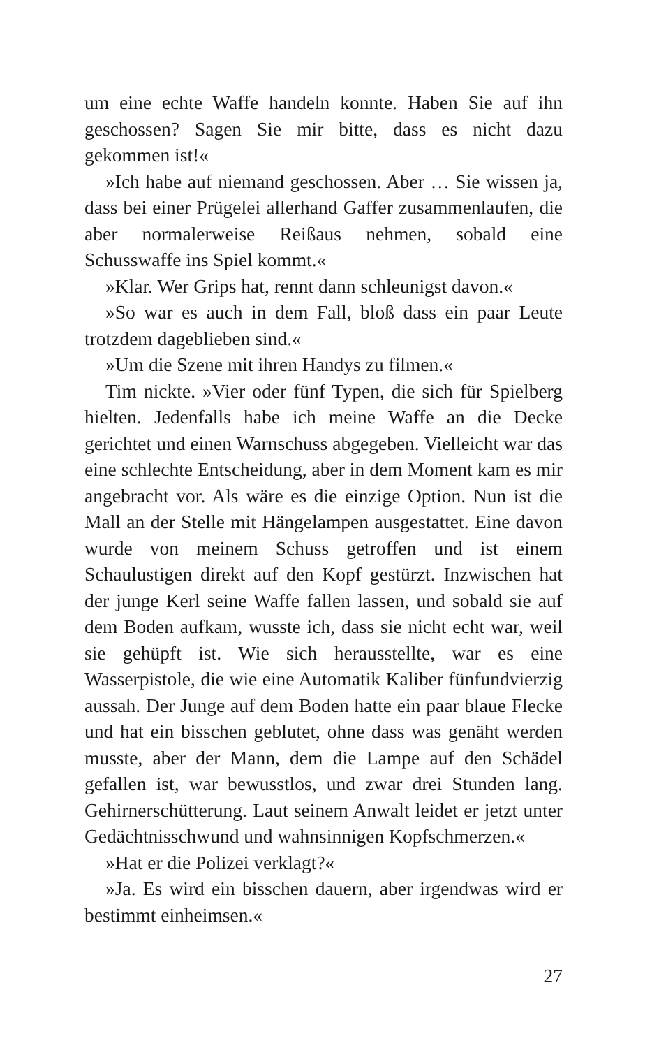um eine echte Waffe handeln konnte. Haben Sie auf ihn geschossen? Sagen Sie mir bitte, dass es nicht dazu gekommen ist!«
»Ich habe auf niemand geschossen. Aber … Sie wissen ja, dass bei einer Prügelei allerhand Gaffer zusammenlaufen, die aber normalerweise Reißaus nehmen, sobald eine Schusswaffe ins Spiel kommt.«
»Klar. Wer Grips hat, rennt dann schleunigst davon.«
»So war es auch in dem Fall, bloß dass ein paar Leute trotzdem dageblieben sind.«
»Um die Szene mit ihren Handys zu filmen.«
Tim nickte. »Vier oder fünf Typen, die sich für Spielberg hielten. Jedenfalls habe ich meine Waffe an die Decke gerichtet und einen Warnschuss abgegeben. Vielleicht war das eine schlechte Entscheidung, aber in dem Moment kam es mir angebracht vor. Als wäre es die einzige Option. Nun ist die Mall an der Stelle mit Hängelampen ausgestattet. Eine davon wurde von meinem Schuss getroffen und ist einem Schaulustigen direkt auf den Kopf gestürzt. Inzwischen hat der junge Kerl seine Waffe fallen lassen, und sobald sie auf dem Boden aufkam, wusste ich, dass sie nicht echt war, weil sie gehüpft ist. Wie sich herausstellte, war es eine Wasserpistole, die wie eine Automatik Kaliber fünfundvierzig aussah. Der Junge auf dem Boden hatte ein paar blaue Flecke und hat ein bisschen geblutet, ohne dass was genäht werden musste, aber der Mann, dem die Lampe auf den Schädel gefallen ist, war bewusstlos, und zwar drei Stunden lang. Gehirnerschütterung. Laut seinem Anwalt leidet er jetzt unter Gedächtnisschwund und wahnsinnigen Kopfschmerzen.«
»Hat er die Polizei verklagt?«
»Ja. Es wird ein bisschen dauern, aber irgendwas wird er bestimmt einheimsen.«
27